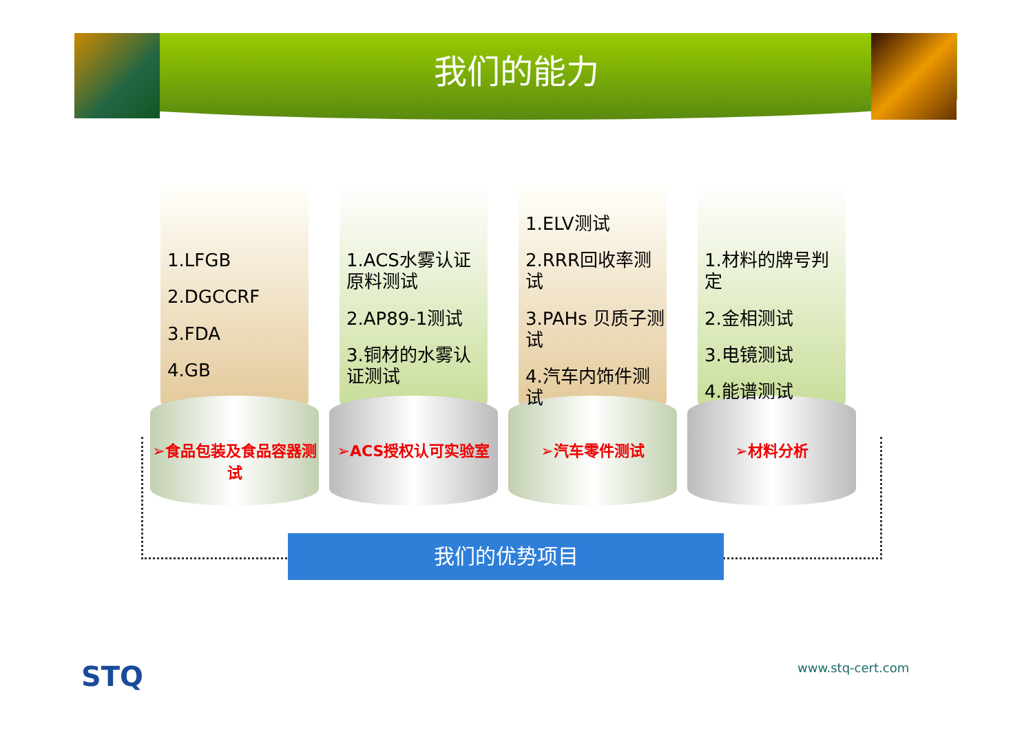我们的能力
1.LFGB
2.DGCCRF
3.FDA
4.GB
➢食品包装及食品容器测试
1.ACS水雾认证原料测试
2.AP89-1测试
3.铜材的水雾认证测试
➢ACS授权认可实验室
1.ELV测试
2.RRR回收率测试
3.PAHs 贝质子测试
4.汽车内饰件测试
➢汽车零件测试
1.材料的牌号判定
2.金相测试
3.电镜测试
4.能谱测试
➢材料分析
我们的优势项目
STQ www.stq-cert.com